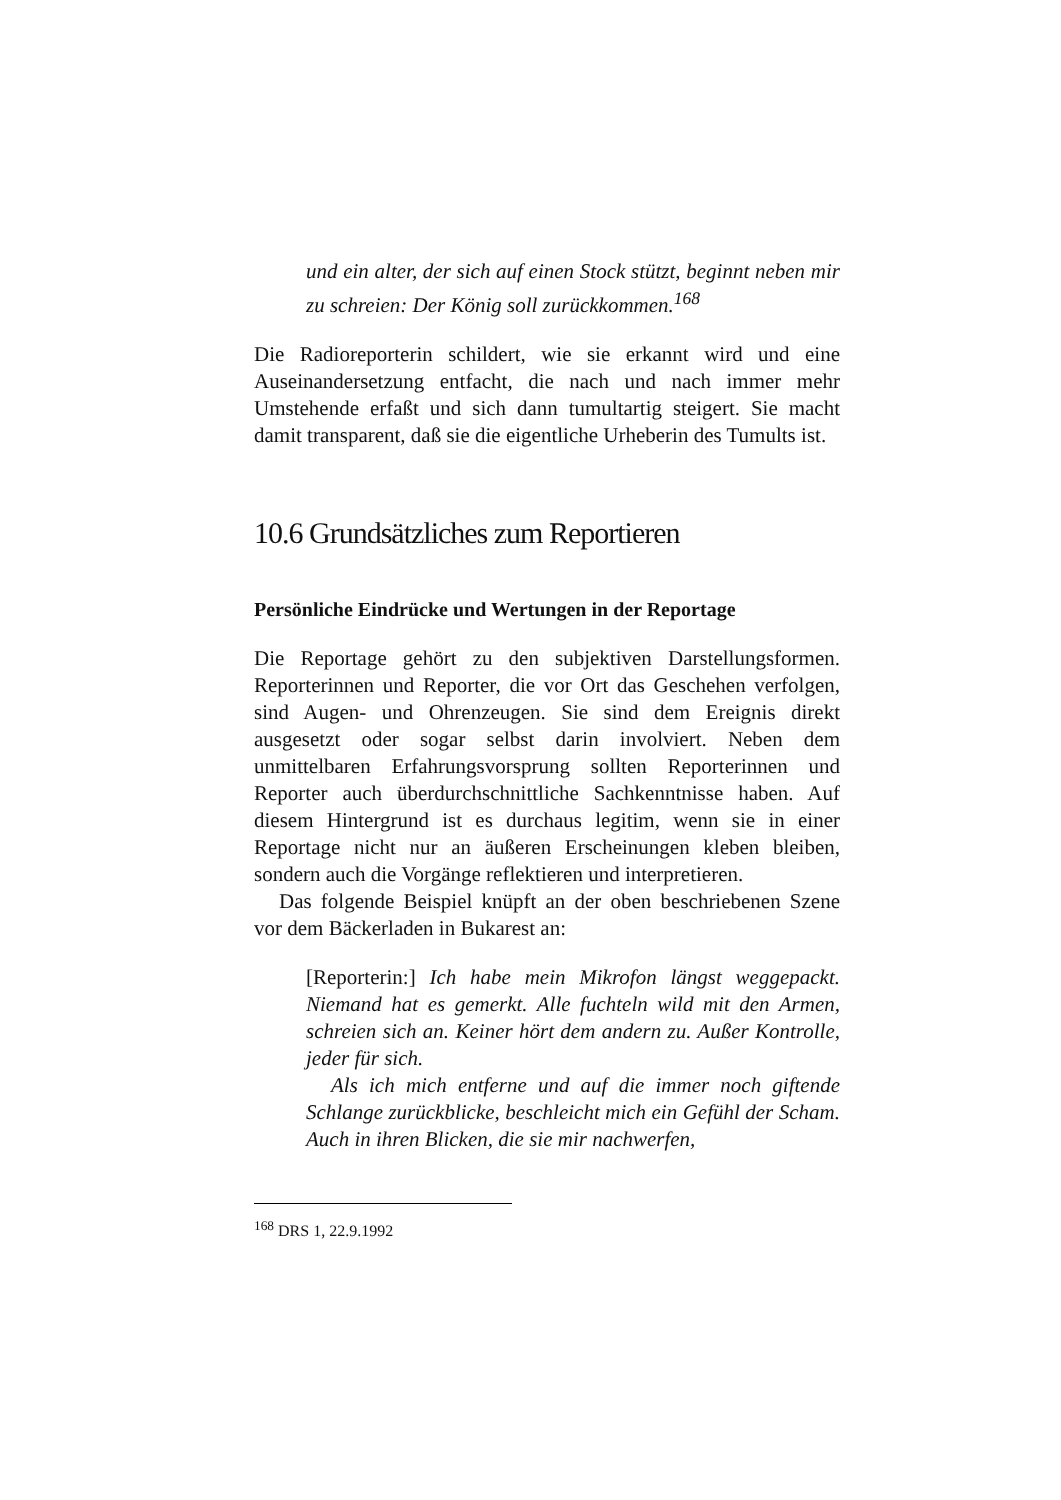und ein alter, der sich auf einen Stock stützt, beginnt neben mir zu schreien: Der König soll zurückkommen.<sup>168</sup>
Die Radioreporterin schildert, wie sie erkannt wird und eine Auseinandersetzung entfacht, die nach und nach immer mehr Umstehende erfaßt und sich dann tumultartig steigert. Sie macht damit transparent, daß sie die eigentliche Urheberin des Tumults ist.
10.6 Grundsätzliches zum Reportieren
Persönliche Eindrücke und Wertungen in der Reportage
Die Reportage gehört zu den subjektiven Darstellungsformen. Reporterinnen und Reporter, die vor Ort das Geschehen verfolgen, sind Augen- und Ohrenzeugen. Sie sind dem Ereignis direkt ausgesetzt oder sogar selbst darin involviert. Neben dem unmittelbaren Erfahrungsvorsprung sollten Reporterinnen und Reporter auch überdurchschnittliche Sachkenntnisse haben. Auf diesem Hintergrund ist es durchaus legitim, wenn sie in einer Reportage nicht nur an äußeren Erscheinungen kleben bleiben, sondern auch die Vorgänge reflektieren und interpretieren.
Das folgende Beispiel knüpft an der oben beschriebenen Szene vor dem Bäckerladen in Bukarest an:
[Reporterin:] Ich habe mein Mikrofon längst weggepackt. Niemand hat es gemerkt. Alle fuchteln wild mit den Armen, schreien sich an. Keiner hört dem andern zu. Außer Kontrolle, jeder für sich.
Als ich mich entferne und auf die immer noch giftende Schlange zurückblicke, beschleicht mich ein Gefühl der Scham. Auch in ihren Blicken, die sie mir nachwerfen,
<sup>168</sup> DRS 1, 22.9.1992